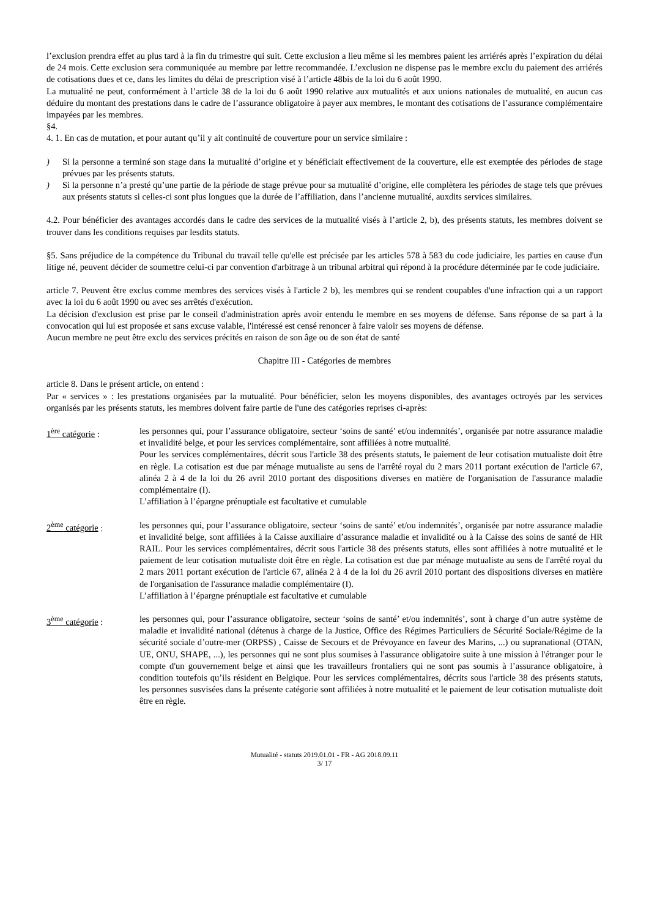l’exclusion prendra effet au plus tard à la fin du trimestre qui suit. Cette exclusion a lieu même si les membres paient les arriérés après l’expiration du délai de 24 mois. Cette exclusion sera communiquée au membre par lettre recommandée. L’exclusion ne dispense pas le membre exclu du paiement des arriérés de cotisations dues et ce, dans les limites du délai de prescription visé à l’article 48bis de la loi du 6 août 1990.
La mutualité ne peut, conformément à l’article 38 de la loi du 6 août 1990 relative aux mutualités et aux unions nationales de mutualité, en aucun cas déduire du montant des prestations dans le cadre de l’assurance obligatoire à payer aux membres, le montant des cotisations de l’assurance complémentaire impayées par les membres.
§4.
4. 1. En cas de mutation, et pour autant qu’il y ait continuité de couverture pour un service similaire :
) Si la personne a terminé son stage dans la mutualité d’origine et y bénéficiait effectivement de la couverture, elle est exemptée des périodes de stage prévues par les présents statuts.
) Si la personne n’a presté qu’une partie de la période de stage prévue pour sa mutualité d’origine, elle complètera les périodes de stage tels que prévues aux présents statuts si celles-ci sont plus longues que la durée de l’affiliation, dans l’ancienne mutualité, auxdits services similaires.
4.2. Pour bénéficier des avantages accordés dans le cadre des services de la mutualité visés à l’article 2, b), des présents statuts, les membres doivent se trouver dans les conditions requises par lesdits statuts.
§5. Sans préjudice de la compétence du Tribunal du travail telle qu'elle est précisée par les articles 578 à 583 du code judiciaire, les parties en cause d'un litige né, peuvent décider de soumettre celui-ci par convention d'arbitrage à un tribunal arbitral qui répond à la procédure déterminée par le code judiciaire.
article 7. Peuvent être exclus comme membres des services visés à l'article 2 b), les membres qui se rendent coupables d'une infraction qui a un rapport avec la loi du 6 août 1990 ou avec ses arrêtés d'exécution.
La décision d'exclusion est prise par le conseil d'administration après avoir entendu le membre en ses moyens de défense. Sans réponse de sa part à la convocation qui lui est proposée et sans excuse valable, l'intéressé est censé renoncer à faire valoir ses moyens de défense.
Aucun membre ne peut être exclu des services précités en raison de son âge ou de son état de santé
Chapitre III - Catégories de membres
article 8. Dans le présent article, on entend :
Par « services » : les prestations organisées par la mutualité. Pour bénéficier, selon les moyens disponibles, des avantages octroyés par les services organisés par les présents statuts, les membres doivent faire partie de l'une des catégories reprises ci-après:
1<sup>ère</sup> catégorie : les personnes qui, pour l’assurance obligatoire, secteur ‘soins de santé’ et/ou indemnités’, organisée par notre assurance maladie et invalidité belge, et pour les services complémentaire, sont affiliées à notre mutualité.
Pour les services complémentaires, décrit sous l'article 38 des présents statuts, le paiement de leur cotisation mutualiste doit être en règle. La cotisation est due par ménage mutualiste au sens de l'arrêté royal du 2 mars 2011 portant exécution de l'article 67, alinéa 2 à 4 de la loi du 26 avril 2010 portant des dispositions diverses en matière de l'organisation de l'assurance maladie complémentaire (I).
L’affiliation à l’épargne prénuptiale est facultative et cumulable
2<sup>ème</sup> catégorie : les personnes qui, pour l’assurance obligatoire, secteur ‘soins de santé’ et/ou indemnités’, organisée par notre assurance maladie et invalidité belge, sont affiliées à la Caisse auxiliaire d’assurance maladie et invalidité ou à la Caisse des soins de santé de HR RAIL. Pour les services complémentaires, décrit sous l'article 38 des présents statuts, elles sont affiliées à notre mutualité et le paiement de leur cotisation mutualiste doit être en règle. La cotisation est due par ménage mutualiste au sens de l'arrêté royal du 2 mars 2011 portant exécution de l'article 67, alinéa 2 à 4 de la loi du 26 avril 2010 portant des dispositions diverses en matière de l'organisation de l'assurance maladie complémentaire (I).
L’affiliation à l’épargne prénuptiale est facultative et cumulable
3<sup>ème</sup> catégorie : les personnes qui, pour l’assurance obligatoire, secteur ‘soins de santé’ et/ou indemnités’, sont à charge d’un autre système de maladie et invalidité national (détenus à charge de la Justice, Office des Régimes Particuliers de Sécurité Sociale/Régime de la sécurité sociale d’outre-mer (ORPSS) , Caisse de Secours et de Prévoyance en faveur des Marins, ...) ou supranational (OTAN, UE, ONU, SHAPE, ...), les personnes qui ne sont plus soumises à l'assurance obligatoire suite à une mission à l'étranger pour le compte d'un gouvernement belge et ainsi que les travailleurs frontaliers qui ne sont pas soumis à l’assurance obligatoire, à condition toutefois qu’ils résident en Belgique. Pour les services complémentaires, décrits sous l'article 38 des présents statuts, les personnes susvisées dans la présente catégorie sont affiliées à notre mutualité et le paiement de leur cotisation mutualiste doit être en règle.
Mutualité - statuts 2019.01.01 - FR - AG 2018.09.11
3/ 17